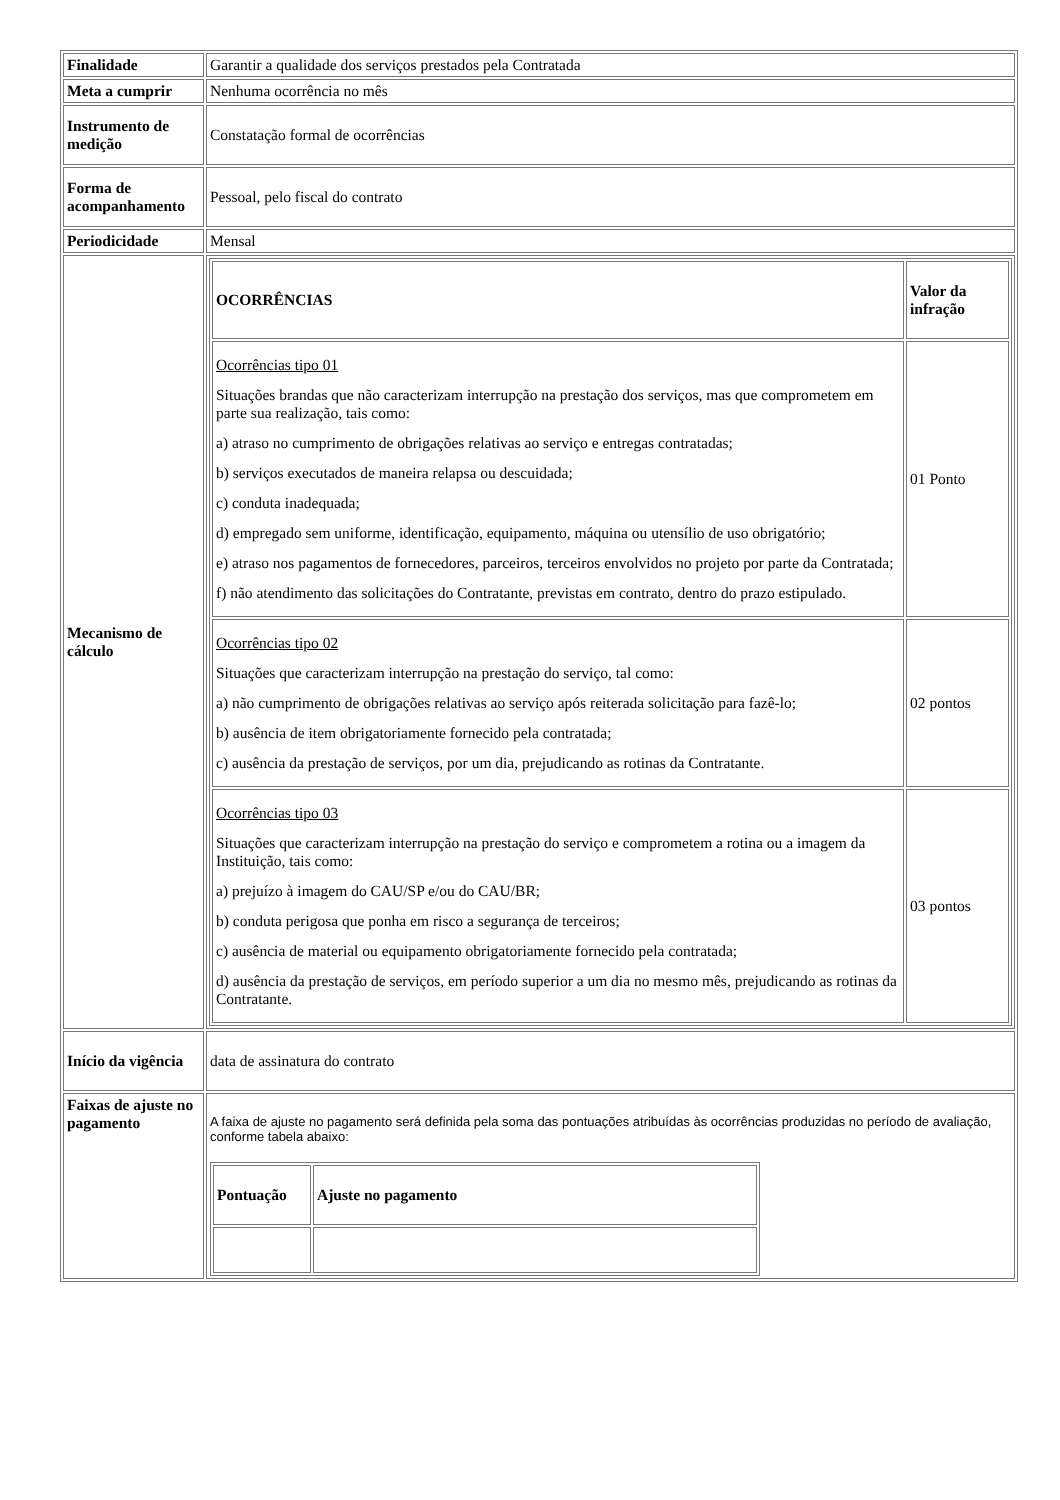| Finalidade | Garantir a qualidade dos serviços prestados pela Contratada |
| Meta a cumprir | Nenhuma ocorrência no mês |
| Instrumento de medição | Constatação formal de ocorrências |
| Forma de acompanhamento | Pessoal, pelo fiscal do contrato |
| Periodicidade | Mensal |
| Mecanismo de cálculo | / OCORRÊNCIAS / Valor da infração / / Ocorrências tipo 01 Situações brandas que não caracterizam interrupção na prestação dos serviços, mas que comprometem em parte sua realização, tais como: a) atraso no cumprimento de obrigações relativas ao serviço e entregas contratadas; b) serviços executados de maneira relapsa ou descuidada; c) conduta inadequada; d) empregado sem uniforme, identificação, equipamento, máquina ou utensílio de uso obrigatório; e) atraso nos pagamentos de fornecedores, parceiros, terceiros envolvidos no projeto por parte da Contratada; f) não atendimento das solicitações do Contratante, previstas em contrato, dentro do prazo estipulado. / 01 Ponto / / Ocorrências tipo 02 Situações que caracterizam interrupção na prestação do serviço, tal como: a) não cumprimento de obrigações relativas ao serviço após reiterada solicitação para fazê-lo; b) ausência de item obrigatoriamente fornecido pela contratada; c) ausência da prestação de serviços, por um dia, prejudicando as rotinas da Contratante. / 02 pontos / / Ocorrências tipo 03 Situações que caracterizam interrupção na prestação do serviço e comprometem a rotina ou a imagem da Instituição, tais como: a) prejuízo à imagem do CAU/SP e/ou do CAU/BR; b) conduta perigosa que ponha em risco a segurança de terceiros; c) ausência de material ou equipamento obrigatoriamente fornecido pela contratada; d) ausência da prestação de serviços, em período superior a um dia no mesmo mês, prejudicando as rotinas da Contratante. / 03 pontos / |
| Início da vigência | data de assinatura do contrato |
| Faixas de ajuste no pagamento | A faixa de ajuste no pagamento será definida pela soma das pontuações atribuídas às ocorrências produzidas no período de avaliação, conforme tabela abaixo: / Pontuação / Ajuste no pagamento / |